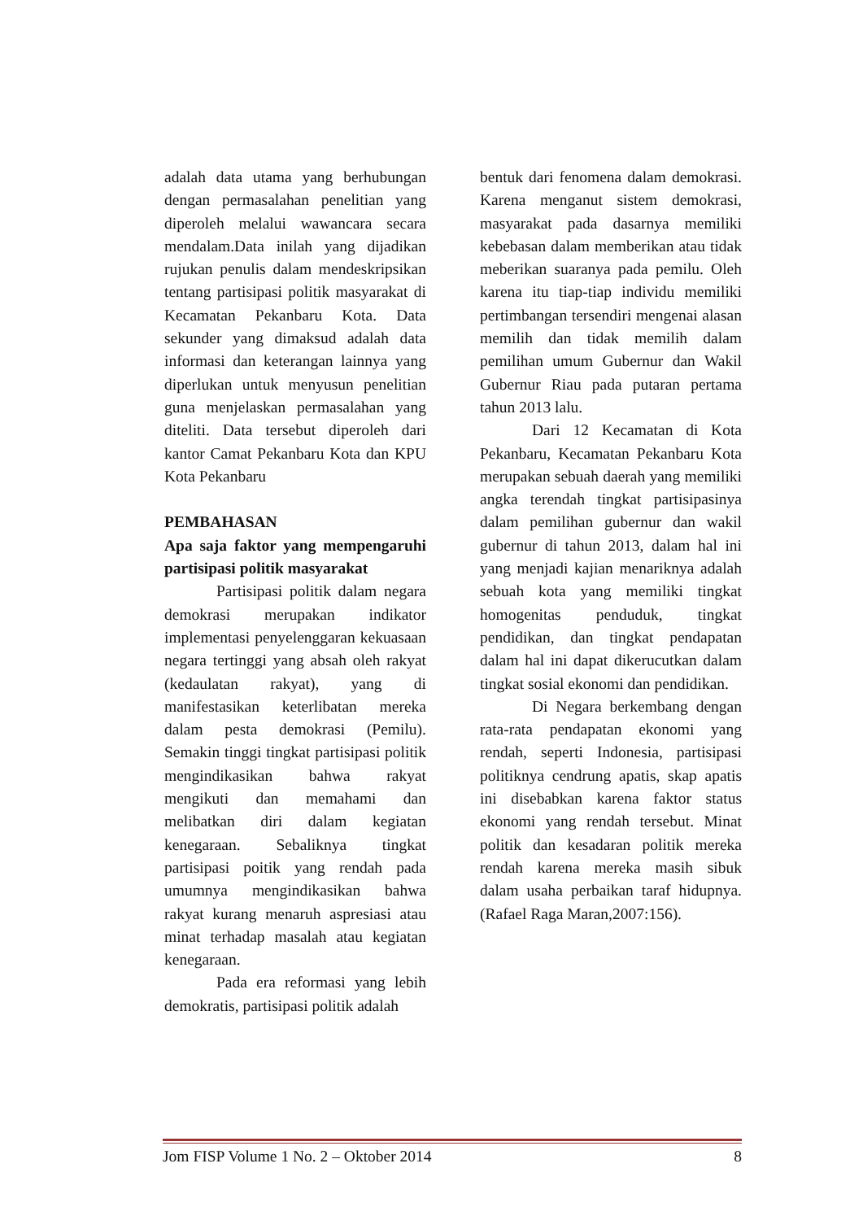adalah data utama yang berhubungan dengan permasalahan penelitian yang diperoleh melalui wawancara secara mendalam.Data inilah yang dijadikan rujukan penulis dalam mendeskripsikan tentang partisipasi politik masyarakat di Kecamatan Pekanbaru Kota. Data sekunder yang dimaksud adalah data informasi dan keterangan lainnya yang diperlukan untuk menyusun penelitian guna menjelaskan permasalahan yang diteliti. Data tersebut diperoleh dari kantor Camat Pekanbaru Kota dan KPU Kota Pekanbaru
PEMBAHASAN
Apa saja faktor yang mempengaruhi partisipasi politik masyarakat
Partisipasi politik dalam negara demokrasi merupakan indikator implementasi penyelenggaran kekuasaan negara tertinggi yang absah oleh rakyat (kedaulatan rakyat), yang di manifestasikan keterlibatan mereka dalam pesta demokrasi (Pemilu). Semakin tinggi tingkat partisipasi politik mengindikasikan bahwa rakyat mengikuti dan memahami dan melibatkan diri dalam kegiatan kenegaraan. Sebaliknya tingkat partisipasi poitik yang rendah pada umumnya mengindikasikan bahwa rakyat kurang menaruh aspresiasi atau minat terhadap masalah atau kegiatan kenegaraan.
Pada era reformasi yang lebih demokratis, partisipasi politik adalah
bentuk dari fenomena dalam demokrasi. Karena menganut sistem demokrasi, masyarakat pada dasarnya memiliki kebebasan dalam memberikan atau tidak meberikan suaranya pada pemilu. Oleh karena itu tiap-tiap individu memiliki pertimbangan tersendiri mengenai alasan memilih dan tidak memilih dalam pemilihan umum Gubernur dan Wakil Gubernur Riau pada putaran pertama tahun 2013 lalu.
Dari 12 Kecamatan di Kota Pekanbaru, Kecamatan Pekanbaru Kota merupakan sebuah daerah yang memiliki angka terendah tingkat partisipasinya dalam pemilihan gubernur dan wakil gubernur di tahun 2013, dalam hal ini yang menjadi kajian menariknya adalah sebuah kota yang memiliki tingkat homogenitas penduduk, tingkat pendidikan, dan tingkat pendapatan dalam hal ini dapat dikerucutkan dalam tingkat sosial ekonomi dan pendidikan.
Di Negara berkembang dengan rata-rata pendapatan ekonomi yang rendah, seperti Indonesia, partisipasi politiknya cendrung apatis, skap apatis ini disebabkan karena faktor status ekonomi yang rendah tersebut. Minat politik dan kesadaran politik mereka rendah karena mereka masih sibuk dalam usaha perbaikan taraf hidupnya. (Rafael Raga Maran,2007:156).
Jom FISP Volume 1 No. 2 – Oktober 2014 8